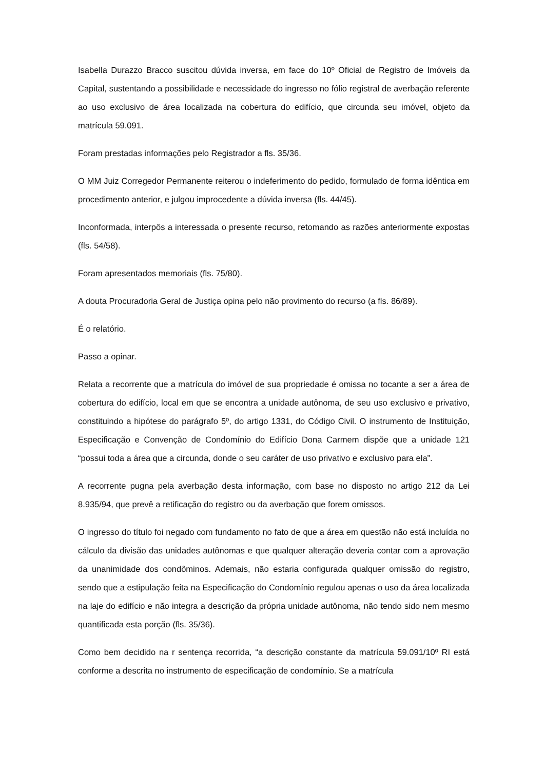Isabella Durazzo Bracco suscitou dúvida inversa, em face do 10º Oficial de Registro de Imóveis da Capital, sustentando a possibilidade e necessidade do ingresso no fólio registral de averbação referente ao uso exclusivo de área localizada na cobertura do edifício, que circunda seu imóvel, objeto da matrícula 59.091.
Foram prestadas informações pelo Registrador a fls. 35/36.
O MM Juiz Corregedor Permanente reiterou o indeferimento do pedido, formulado de forma idêntica em procedimento anterior, e julgou improcedente a dúvida inversa (fls. 44/45).
Inconformada, interpôs a interessada o presente recurso, retomando as razões anteriormente expostas (fls. 54/58).
Foram apresentados memoriais (fls. 75/80).
A douta Procuradoria Geral de Justiça opina pelo não provimento do recurso (a fls. 86/89).
É o relatório.
Passo a opinar.
Relata a recorrente que a matrícula do imóvel de sua propriedade é omissa no tocante a ser a área de cobertura do edifício, local em que se encontra a unidade autônoma, de seu uso exclusivo e privativo, constituindo a hipótese do parágrafo 5º, do artigo 1331, do Código Civil. O instrumento de Instituição, Especificação e Convenção de Condomínio do Edifício Dona Carmem dispõe que a unidade 121 “possui toda a área que a circunda, donde o seu caráter de uso privativo e exclusivo para ela”.
A recorrente pugna pela averbação desta informação, com base no disposto no artigo 212 da Lei 8.935/94, que prevê a retificação do registro ou da averbação que forem omissos.
O ingresso do título foi negado com fundamento no fato de que a área em questão não está incluída no cálculo da divisão das unidades autônomas e que qualquer alteração deveria contar com a aprovação da unanimidade dos condôminos. Ademais, não estaria configurada qualquer omissão do registro, sendo que a estipulação feita na Especificação do Condomínio regulou apenas o uso da área localizada na laje do edifício e não integra a descrição da própria unidade autônoma, não tendo sido nem mesmo quantificada esta porção (fls. 35/36).
Como bem decidido na r sentença recorrida, “a descrição constante da matrícula 59.091/10º RI está conforme a descrita no instrumento de especificação de condomínio. Se a matrícula